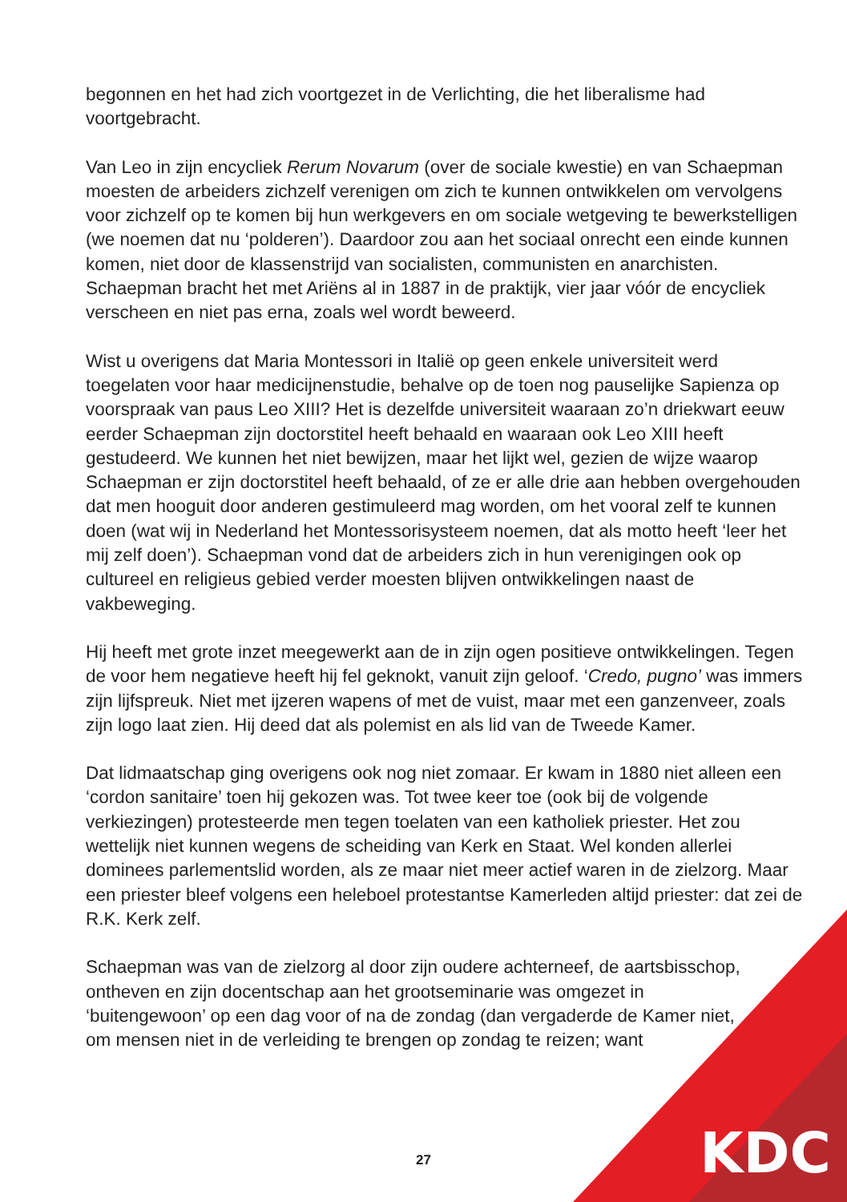begonnen en het had zich voortgezet in de Verlichting, die het liberalisme had voortgebracht.
Van Leo in zijn encycliek Rerum Novarum (over de sociale kwestie) en van Schaepman moesten de arbeiders zichzelf verenigen om zich te kunnen ontwikkelen om vervolgens voor zichzelf op te komen bij hun werkgevers en om sociale wetgeving te bewerkstelligen (we noemen dat nu ‘polderen’). Daardoor zou aan het sociaal onrecht een einde kunnen komen, niet door de klassenstrijd van socialisten, communisten en anarchisten. Schaepman bracht het met Ariëns al in 1887 in de praktijk, vier jaar vóór de encycliek verscheen en niet pas erna, zoals wel wordt beweerd.
Wist u overigens dat Maria Montessori in Italië op geen enkele universiteit werd toegelaten voor haar medicijnenstudie, behalve op de toen nog pauselijke Sapienza op voorspraak van paus Leo XIII? Het is dezelfde universiteit waaraan zo’n driekwart eeuw eerder Schaepman zijn doctorstitel heeft behaald en waaraan ook Leo XIII heeft gestudeerd. We kunnen het niet bewijzen, maar het lijkt wel, gezien de wijze waarop Schaepman er zijn doctorstitel heeft behaald, of ze er alle drie aan hebben overgehouden dat men hooguit door anderen gestimuleerd mag worden, om het vooral zelf te kunnen doen (wat wij in Nederland het Montessorisysteem noemen, dat als motto heeft ‘leer het mij zelf doen’). Schaepman vond dat de arbeiders zich in hun verenigingen ook op cultureel en religieus gebied verder moesten blijven ontwikkelingen naast de vakbeweging.
Hij heeft met grote inzet meegewerkt aan de in zijn ogen positieve ontwikkelingen. Tegen de voor hem negatieve heeft hij fel geknokt, vanuit zijn geloof. ‘Credo, pugno’ was immers zijn lijfspreuk. Niet met ijzeren wapens of met de vuist, maar met een ganzenveer, zoals zijn logo laat zien. Hij deed dat als polemist en als lid van de Tweede Kamer.
Dat lidmaatschap ging overigens ook nog niet zomaar. Er kwam in 1880 niet alleen een ‘cordon sanitaire’ toen hij gekozen was. Tot twee keer toe (ook bij de volgende verkiezingen) protesteerde men tegen toelaten van een katholiek priester. Het zou wettelijk niet kunnen wegens de scheiding van Kerk en Staat. Wel konden allerlei dominees parlementslid worden, als ze maar niet meer actief waren in de zielzorg. Maar een priester bleef volgens een heleboel protestantse Kamerleden altijd priester: dat zei de R.K. Kerk zelf.
Schaepman was van de zielzorg al door zijn oudere achterneef, de aartsbisschop, ontheven en zijn docentschap aan het grootseminarie was omgezet in ‘buitengewoon’ op een dag voor of na de zondag (dan vergaderde de Kamer niet, om mensen niet in de verleiding te brengen op zondag te reizen; want
27 KDC